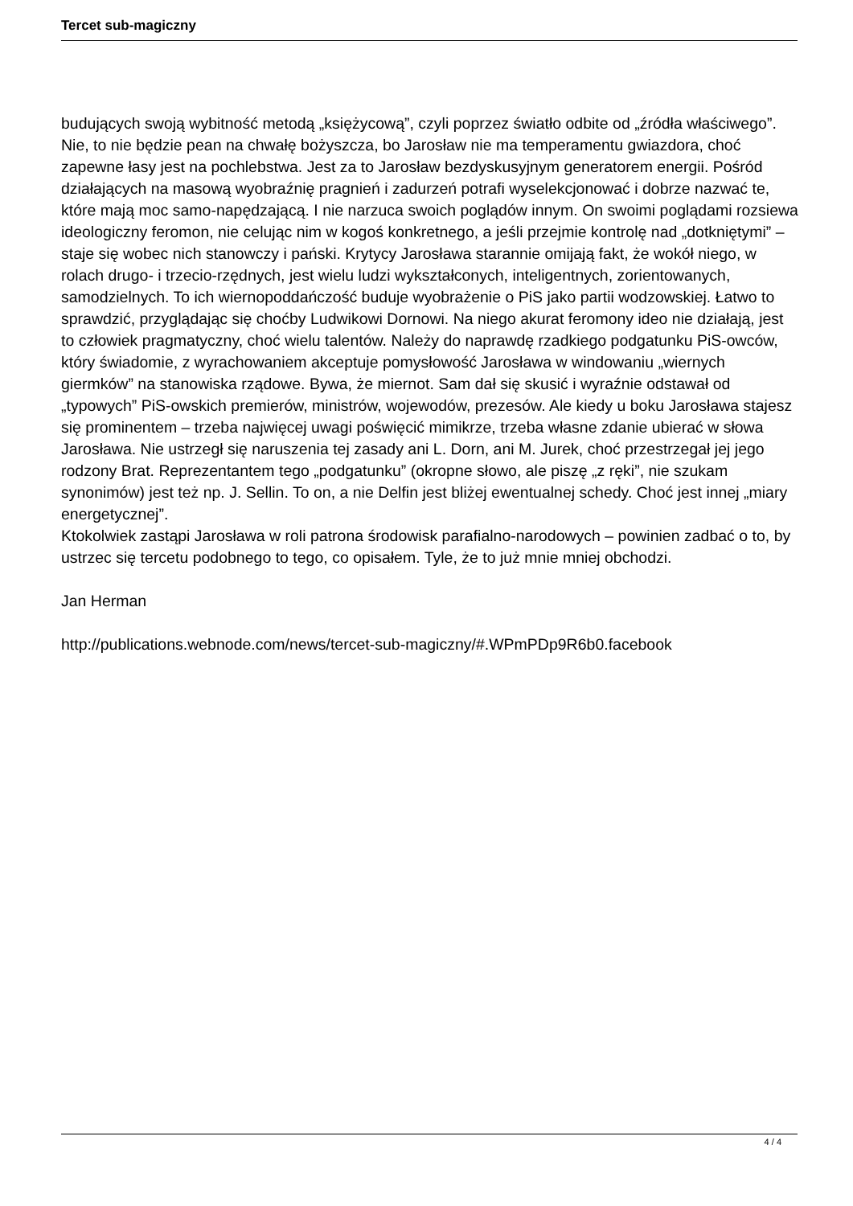Tercet sub-magiczny
budujących swoją wybitność metodą „księżycową”, czyli poprzez światło odbite od „źródła właściwego”. Nie, to nie będzie pean na chwałę bożyszcza, bo Jarosław nie ma temperamentu gwiazdora, choć zapewne łasy jest na pochlebstwa. Jest za to Jarosław bezdyskusyjnym generatorem energii. Pośród działających na masową wyobraźnię pragnień i zadurzeń potrafi wyselekcjonować i dobrze nazwać te, które mają moc samo-napędzającą. I nie narzuca swoich poglądów innym. On swoimi poglądami rozsiewa ideologiczny feromon, nie celując nim w kogoś konkretnego, a jeśli przejmie kontrolę nad „dotkniętymi” – staje się wobec nich stanowczy i pański. Krytycy Jarosława starannie omijają fakt, że wokół niego, w rolach drugo- i trzecio-rzędnych, jest wielu ludzi wykształconych, inteligentnych, zorientowanych, samodzielnych. To ich wiernopoddańczość buduje wyobrażenie o PiS jako partii wodzowskiej. Łatwo to sprawdzić, przyglądając się choćby Ludwikowi Dornowi. Na niego akurat feromony ideo nie działają, jest to człowiek pragmatyczny, choć wielu talentów. Należy do naprawdę rzadkiego podgatunku PiS-owców, który świadomie, z wyrachowaniem akceptuje pomysłowość Jarosława w windowaniu „wiernych giermków” na stanowiska rządowe. Bywa, że miernot. Sam dał się skusić i wyraźnie odstawał od „typowych” PiS-owskich premierów, ministrów, wojewodów, prezesów. Ale kiedy u boku Jarosława stajesz się prominentem – trzeba najwięcej uwagi poświęcić mimikrze, trzeba własne zdanie ubierać w słowa Jarosława. Nie ustrzegł się naruszenia tej zasady ani L. Dorn, ani M. Jurek, choć przestrzegał jej jego rodzony Brat. Reprezentantem tego „podgatunku” (okropne słowo, ale piszę „z ręki”, nie szukam synonimów) jest też np. J. Sellin. To on, a nie Delfin jest bliżej ewentualnej schedy. Choć jest innej „miary energetycznej”.
Ktokolwiek zastąpi Jarosława w roli patrona środowisk parafialno-narodowych – powinien zadbać o to, by ustrzec się tercetu podobnego to tego, co opisałem. Tyle, że to już mnie mniej obchodzi.
Jan Herman
http://publications.webnode.com/news/tercet-sub-magiczny/#.WPmPDp9R6b0.facebook
4 / 4